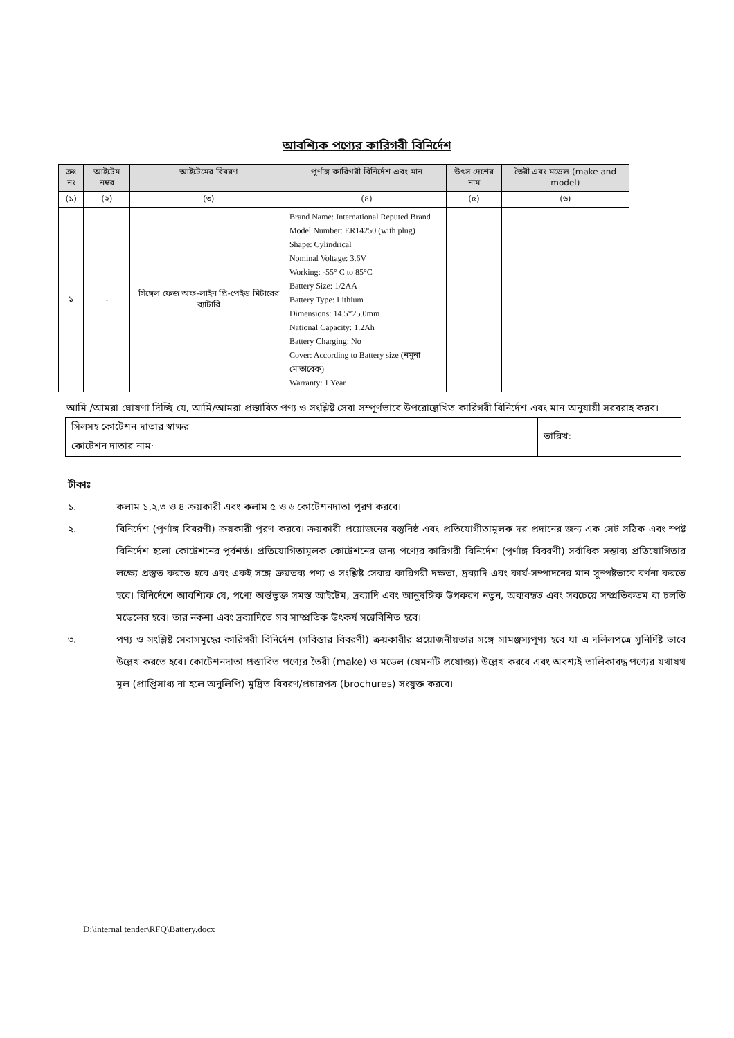আবশ্যিক পণ্যের কারিগরী বিনির্দেশ
| ক্রঃ নং | আইটেম নম্বর | আইটেমের বিবরণ | পূর্ণাঙ্গ কারিগরী বিনির্দেশ এবং মান | উৎস দেশের নাম | তৈরী এবং মডেল (make and model) |
| --- | --- | --- | --- | --- | --- |
| (১) | (২) | (৩) | (৪) | (৫) | (৬) |
| ১ | - | সিঙ্গেল ফেজ অফ-লাইন প্রি-পেইড মিটারের ব্যাটারি | Brand Name: International Reputed Brand Model Number: ER14250 (with plug) Shape: Cylindrical Nominal Voltage: 3.6V Working: -55° C to 85°C Battery Size: 1/2AA Battery Type: Lithium Dimensions: 14.5*25.0mm National Capacity: 1.2Ah Battery Charging: No Cover: According to Battery size (নমুনা মোতাবেক) Warranty: 1 Year | | |
আমি /আমরা ঘোষণা দিচ্ছি যে, আমি/আমরা প্রস্তাবিত পণ্য ও সংশ্লিষ্ট সেবা সম্পূর্ণভাবে উপরোল্লেখিত কারিগরী বিনির্দেশ এবং মান অনুযায়ী সরবরাহ করব।
| সিলসহ কোটেশন দাতার স্বাক্ষর | তারিখ: |
| কোটেশন দাতার নাম· | |
টীকাঃ
১. কলাম ১,২,৩ ও ৪ ক্রয়কারী এবং কলাম ৫ ও ৬ কোটেশনদাতা পূরণ করবে।
২. বিনির্দেশ (পূর্ণাঙ্গ বিবরণী) ক্রয়কারী পূরণ করবে। ক্রয়কারী প্রয়োজনের বস্তুনিষ্ঠ এবং প্রতিযোগীতামূলক দর প্রদানের জন্য এক সেট সঠিক এবং স্পষ্ট বিনির্দেশ হলো কোটেশনের পূর্বশর্ত। প্রতিযোগিতামূলক কোটেশনের জন্য পণ্যের কারিগরী বিনির্দেশ (পূর্ণাঙ্গ বিবরণী) সর্বাধিক সম্ভাব্য প্রতিযোগিতার লক্ষ্যে প্রস্তুত করতে হবে এবং একই সঙ্গে ক্রয়তব্য পণ্য ও সংশ্লিষ্ট সেবার কারিগরী দক্ষতা, দ্রব্যাদি এবং কার্য-সম্পাদনের মান সুস্পষ্টভাবে বর্ণনা করতে হবে। বিনির্দেশে আবশ্যিক যে, পণ্যে অর্ন্তভুক্ত সমস্ত আইটেম, দ্রব্যাদি এবং আনুষঙ্গিক উপকরণ নতুন, অব্যবহৃত এবং সবচেয়ে সম্প্রতিকতম বা চলতি মডেলের হবে। তার নকশা এবং দ্রব্যাদিতে সব সাম্প্রতিক উৎকর্ষ সন্বেবিশিত হবে।
৩. পণ্য ও সংশ্লিষ্ট সেবাসমূহের কারিগরী বিনির্দেশ (সবিস্তার বিবরণী) ক্রয়কারীর প্রয়োজনীয়তার সঙ্গে সামঞ্জস্যপূণ্য হবে যা এ দলিলপত্রে সুনির্দিষ্ট ভাবে উল্লেখ করতে হবে। কোটেশনদাতা প্রস্তাবিত পণ্যের তৈরী (make) ও মডেল (যেমনটি প্রযোজ্য) উল্লেখ করবে এবং অবশ্যই তালিকাবদ্ধ পণ্যের যথাযথ মূল (প্রাপ্তিসাধ্য না হলে অনুলিপি) মুদ্রিত বিবরণ/প্রচারপত্র (brochures) সংযুক্ত করবে।
D:\internal tender\RFQ\Battery.docx